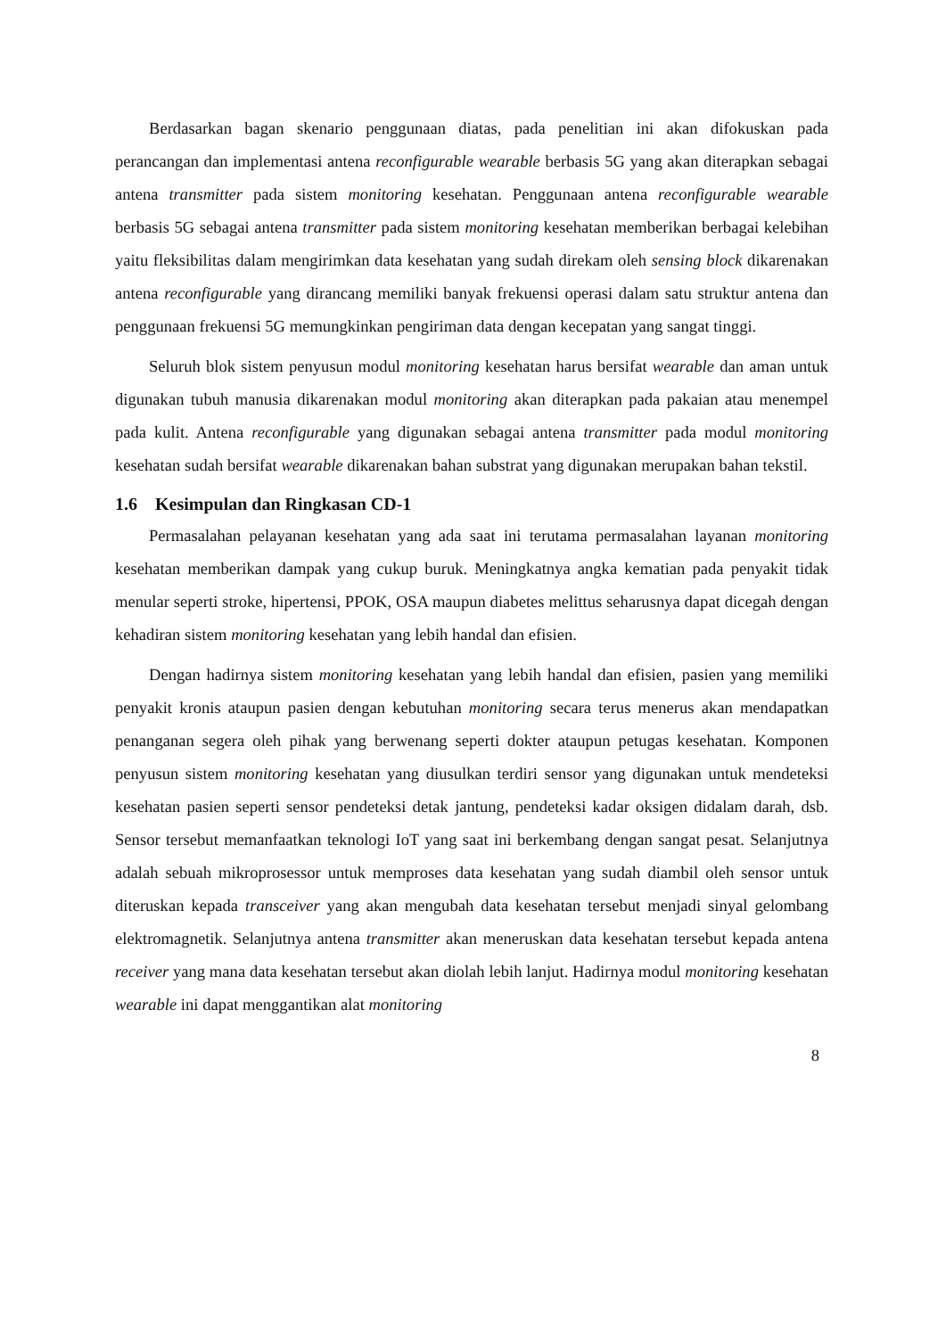Berdasarkan bagan skenario penggunaan diatas, pada penelitian ini akan difokuskan pada perancangan dan implementasi antena reconfigurable wearable berbasis 5G yang akan diterapkan sebagai antena transmitter pada sistem monitoring kesehatan. Penggunaan antena reconfigurable wearable berbasis 5G sebagai antena transmitter pada sistem monitoring kesehatan memberikan berbagai kelebihan yaitu fleksibilitas dalam mengirimkan data kesehatan yang sudah direkam oleh sensing block dikarenakan antena reconfigurable yang dirancang memiliki banyak frekuensi operasi dalam satu struktur antena dan penggunaan frekuensi 5G memungkinkan pengiriman data dengan kecepatan yang sangat tinggi.
Seluruh blok sistem penyusun modul monitoring kesehatan harus bersifat wearable dan aman untuk digunakan tubuh manusia dikarenakan modul monitoring akan diterapkan pada pakaian atau menempel pada kulit. Antena reconfigurable yang digunakan sebagai antena transmitter pada modul monitoring kesehatan sudah bersifat wearable dikarenakan bahan substrat yang digunakan merupakan bahan tekstil.
1.6 Kesimpulan dan Ringkasan CD-1
Permasalahan pelayanan kesehatan yang ada saat ini terutama permasalahan layanan monitoring kesehatan memberikan dampak yang cukup buruk. Meningkatnya angka kematian pada penyakit tidak menular seperti stroke, hipertensi, PPOK, OSA maupun diabetes melittus seharusnya dapat dicegah dengan kehadiran sistem monitoring kesehatan yang lebih handal dan efisien.
Dengan hadirnya sistem monitoring kesehatan yang lebih handal dan efisien, pasien yang memiliki penyakit kronis ataupun pasien dengan kebutuhan monitoring secara terus menerus akan mendapatkan penanganan segera oleh pihak yang berwenang seperti dokter ataupun petugas kesehatan. Komponen penyusun sistem monitoring kesehatan yang diusulkan terdiri sensor yang digunakan untuk mendeteksi kesehatan pasien seperti sensor pendeteksi detak jantung, pendeteksi kadar oksigen didalam darah, dsb. Sensor tersebut memanfaatkan teknologi IoT yang saat ini berkembang dengan sangat pesat. Selanjutnya adalah sebuah mikroprosessor untuk memproses data kesehatan yang sudah diambil oleh sensor untuk diteruskan kepada transceiver yang akan mengubah data kesehatan tersebut menjadi sinyal gelombang elektromagnetik. Selanjutnya antena transmitter akan meneruskan data kesehatan tersebut kepada antena receiver yang mana data kesehatan tersebut akan diolah lebih lanjut. Hadirnya modul monitoring kesehatan wearable ini dapat menggantikan alat monitoring
8